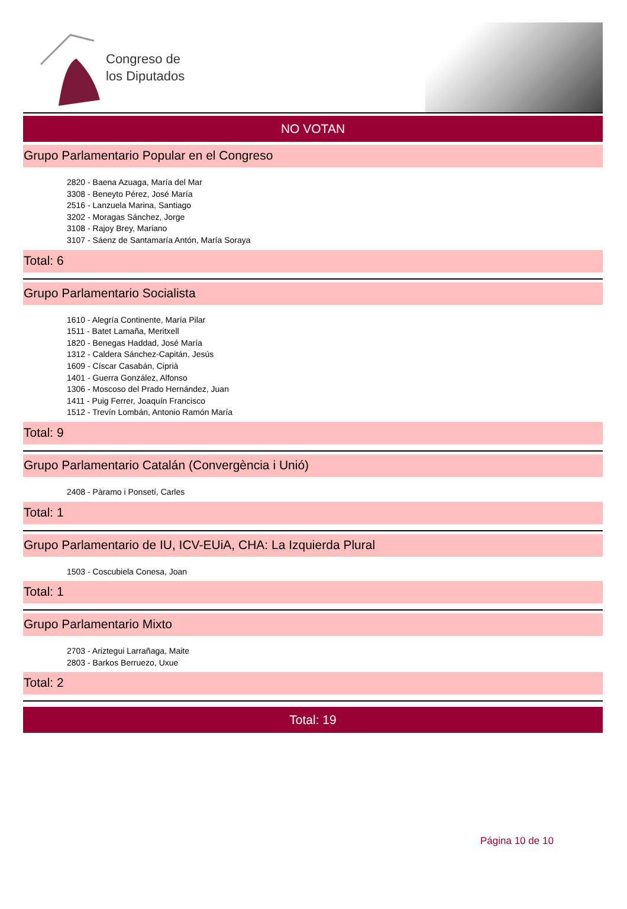Congreso de
los Diputados
NO VOTAN
Grupo Parlamentario Popular en el Congreso
2820 - Baena Azuaga, María del Mar
3308 - Beneyto Pérez, José María
2516 - Lanzuela Marina, Santiago
3202 - Moragas Sánchez, Jorge
3108 - Rajoy Brey, Mariano
3107 - Sáenz de Santamaría Antón, María Soraya
Total: 6
Grupo Parlamentario Socialista
1610 - Alegría Continente, María Pilar
1511 - Batet Lamaña, Meritxell
1820 - Benegas Haddad, José María
1312 - Caldera Sánchez-Capitán, Jesús
1609 - Císcar Casabán, Ciprià
1401 - Guerra González, Alfonso
1306 - Moscoso del Prado Hernández, Juan
1411 - Puig Ferrer, Joaquín Francisco
1512 - Trevín Lombán, Antonio Ramón María
Total: 9
Grupo Parlamentario Catalán (Convergència i Unió)
2408 - Pàramo i Ponsetí, Carles
Total: 1
Grupo Parlamentario de IU, ICV-EUiA, CHA: La Izquierda Plural
1503 - Coscubiela Conesa, Joan
Total: 1
Grupo Parlamentario Mixto
2703 - Ariztegui Larrañaga, Maite
2803 - Barkos Berruezo, Uxue
Total: 2
Total: 19
Página 10 de 10